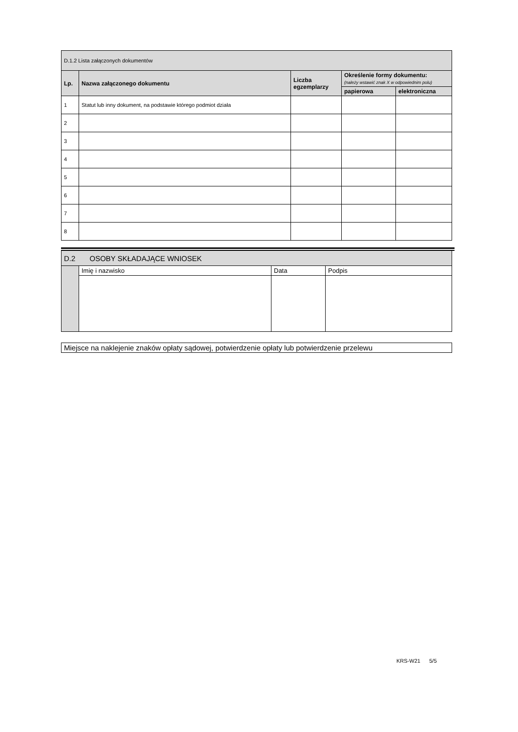| D.1.2 Lista załączonych dokumentów | | | | |
| Lp. | Nazwa załączonego dokumentu | Liczba egzemplarzy | Określenie formy dokumentu: (należy wstawić znak X w odpowiednim polu) | |
| | | | papierowa | elektroniczna |
| 1 | Statut lub inny dokument, na podstawie którego podmiot działa | | | |
| 2 | | | | |
| 3 | | | | |
| 4 | | | | |
| 5 | | | | |
| 6 | | | | |
| 7 | | | | |
| 8 | | | | |
| D.2 OSOBY SKŁADAJĄCE WNIOSEK | | | |
| | Imię i nazwisko | Data | Podpis |
Miejsce na naklejenie znaków opłaty sądowej, potwierdzenie opłaty lub potwierdzenie przelewu
KRS-W21 5/5